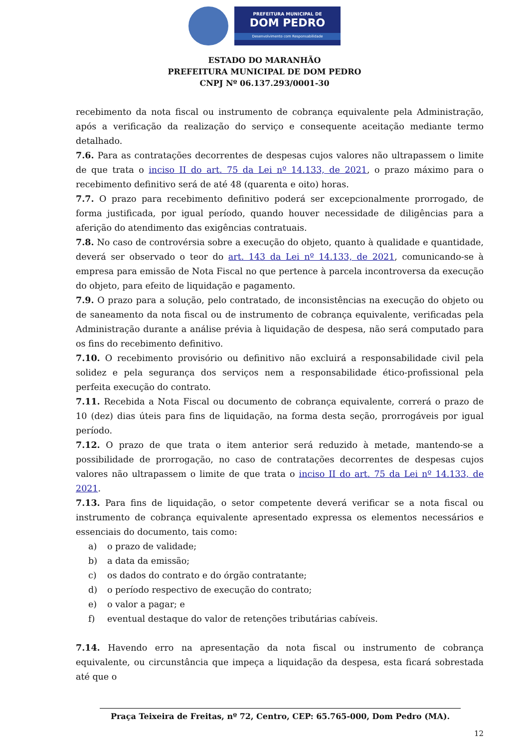PREFEITURA MUNICIPAL DE
DOM PEDRO
Desenvolvimento com Responsabilidade
ESTADO DO MARANHÃO
PREFEITURA MUNICIPAL DE DOM PEDRO
CNPJ Nº 06.137.293/0001-30
recebimento da nota fiscal ou instrumento de cobrança equivalente pela Administração, após a verificação da realização do serviço e consequente aceitação mediante termo detalhado.
7.6. Para as contratações decorrentes de despesas cujos valores não ultrapassem o limite de que trata o inciso II do art. 75 da Lei nº 14.133, de 2021, o prazo máximo para o recebimento definitivo será de até 48 (quarenta e oito) horas.
7.7. O prazo para recebimento definitivo poderá ser excepcionalmente prorrogado, de forma justificada, por igual período, quando houver necessidade de diligências para a aferição do atendimento das exigências contratuais.
7.8. No caso de controvérsia sobre a execução do objeto, quanto à qualidade e quantidade, deverá ser observado o teor do art. 143 da Lei nº 14.133, de 2021, comunicando-se à empresa para emissão de Nota Fiscal no que pertence à parcela incontroversa da execução do objeto, para efeito de liquidação e pagamento.
7.9. O prazo para a solução, pelo contratado, de inconsistências na execução do objeto ou de saneamento da nota fiscal ou de instrumento de cobrança equivalente, verificadas pela Administração durante a análise prévia à liquidação de despesa, não será computado para os fins do recebimento definitivo.
7.10. O recebimento provisório ou definitivo não excluirá a responsabilidade civil pela solidez e pela segurança dos serviços nem a responsabilidade ético-profissional pela perfeita execução do contrato.
7.11. Recebida a Nota Fiscal ou documento de cobrança equivalente, correrá o prazo de 10 (dez) dias úteis para fins de liquidação, na forma desta seção, prorrogáveis por igual período.
7.12. O prazo de que trata o item anterior será reduzido à metade, mantendo-se a possibilidade de prorrogação, no caso de contratações decorrentes de despesas cujos valores não ultrapassem o limite de que trata o inciso II do art. 75 da Lei nº 14.133, de 2021.
7.13. Para fins de liquidação, o setor competente deverá verificar se a nota fiscal ou instrumento de cobrança equivalente apresentado expressa os elementos necessários e essenciais do documento, tais como:
a) o prazo de validade;
b) a data da emissão;
c) os dados do contrato e do órgão contratante;
d) o período respectivo de execução do contrato;
e) o valor a pagar; e
f) eventual destaque do valor de retenções tributárias cabíveis.
7.14. Havendo erro na apresentação da nota fiscal ou instrumento de cobrança equivalente, ou circunstância que impeça a liquidação da despesa, esta ficará sobrestada até que o
Praça Teixeira de Freitas, nº 72, Centro, CEP: 65.765-000, Dom Pedro (MA).
12